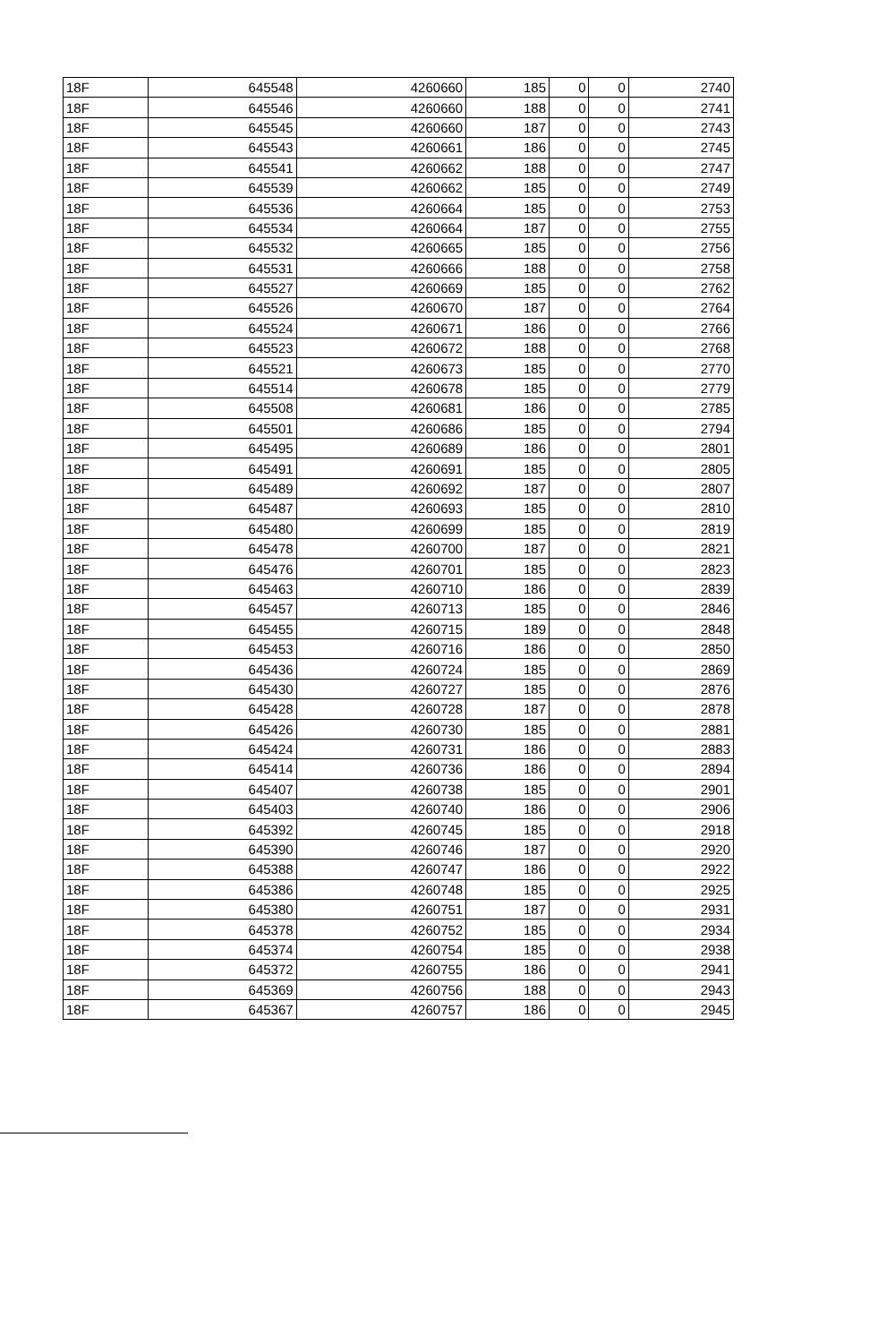| 18F | 645548 | 4260660 | 185 | 0 | 0 | 2740 |
| 18F | 645546 | 4260660 | 188 | 0 | 0 | 2741 |
| 18F | 645545 | 4260660 | 187 | 0 | 0 | 2743 |
| 18F | 645543 | 4260661 | 186 | 0 | 0 | 2745 |
| 18F | 645541 | 4260662 | 188 | 0 | 0 | 2747 |
| 18F | 645539 | 4260662 | 185 | 0 | 0 | 2749 |
| 18F | 645536 | 4260664 | 185 | 0 | 0 | 2753 |
| 18F | 645534 | 4260664 | 187 | 0 | 0 | 2755 |
| 18F | 645532 | 4260665 | 185 | 0 | 0 | 2756 |
| 18F | 645531 | 4260666 | 188 | 0 | 0 | 2758 |
| 18F | 645527 | 4260669 | 185 | 0 | 0 | 2762 |
| 18F | 645526 | 4260670 | 187 | 0 | 0 | 2764 |
| 18F | 645524 | 4260671 | 186 | 0 | 0 | 2766 |
| 18F | 645523 | 4260672 | 188 | 0 | 0 | 2768 |
| 18F | 645521 | 4260673 | 185 | 0 | 0 | 2770 |
| 18F | 645514 | 4260678 | 185 | 0 | 0 | 2779 |
| 18F | 645508 | 4260681 | 186 | 0 | 0 | 2785 |
| 18F | 645501 | 4260686 | 185 | 0 | 0 | 2794 |
| 18F | 645495 | 4260689 | 186 | 0 | 0 | 2801 |
| 18F | 645491 | 4260691 | 185 | 0 | 0 | 2805 |
| 18F | 645489 | 4260692 | 187 | 0 | 0 | 2807 |
| 18F | 645487 | 4260693 | 185 | 0 | 0 | 2810 |
| 18F | 645480 | 4260699 | 185 | 0 | 0 | 2819 |
| 18F | 645478 | 4260700 | 187 | 0 | 0 | 2821 |
| 18F | 645476 | 4260701 | 185 | 0 | 0 | 2823 |
| 18F | 645463 | 4260710 | 186 | 0 | 0 | 2839 |
| 18F | 645457 | 4260713 | 185 | 0 | 0 | 2846 |
| 18F | 645455 | 4260715 | 189 | 0 | 0 | 2848 |
| 18F | 645453 | 4260716 | 186 | 0 | 0 | 2850 |
| 18F | 645436 | 4260724 | 185 | 0 | 0 | 2869 |
| 18F | 645430 | 4260727 | 185 | 0 | 0 | 2876 |
| 18F | 645428 | 4260728 | 187 | 0 | 0 | 2878 |
| 18F | 645426 | 4260730 | 185 | 0 | 0 | 2881 |
| 18F | 645424 | 4260731 | 186 | 0 | 0 | 2883 |
| 18F | 645414 | 4260736 | 186 | 0 | 0 | 2894 |
| 18F | 645407 | 4260738 | 185 | 0 | 0 | 2901 |
| 18F | 645403 | 4260740 | 186 | 0 | 0 | 2906 |
| 18F | 645392 | 4260745 | 185 | 0 | 0 | 2918 |
| 18F | 645390 | 4260746 | 187 | 0 | 0 | 2920 |
| 18F | 645388 | 4260747 | 186 | 0 | 0 | 2922 |
| 18F | 645386 | 4260748 | 185 | 0 | 0 | 2925 |
| 18F | 645380 | 4260751 | 187 | 0 | 0 | 2931 |
| 18F | 645378 | 4260752 | 185 | 0 | 0 | 2934 |
| 18F | 645374 | 4260754 | 185 | 0 | 0 | 2938 |
| 18F | 645372 | 4260755 | 186 | 0 | 0 | 2941 |
| 18F | 645369 | 4260756 | 188 | 0 | 0 | 2943 |
| 18F | 645367 | 4260757 | 186 | 0 | 0 | 2945 |